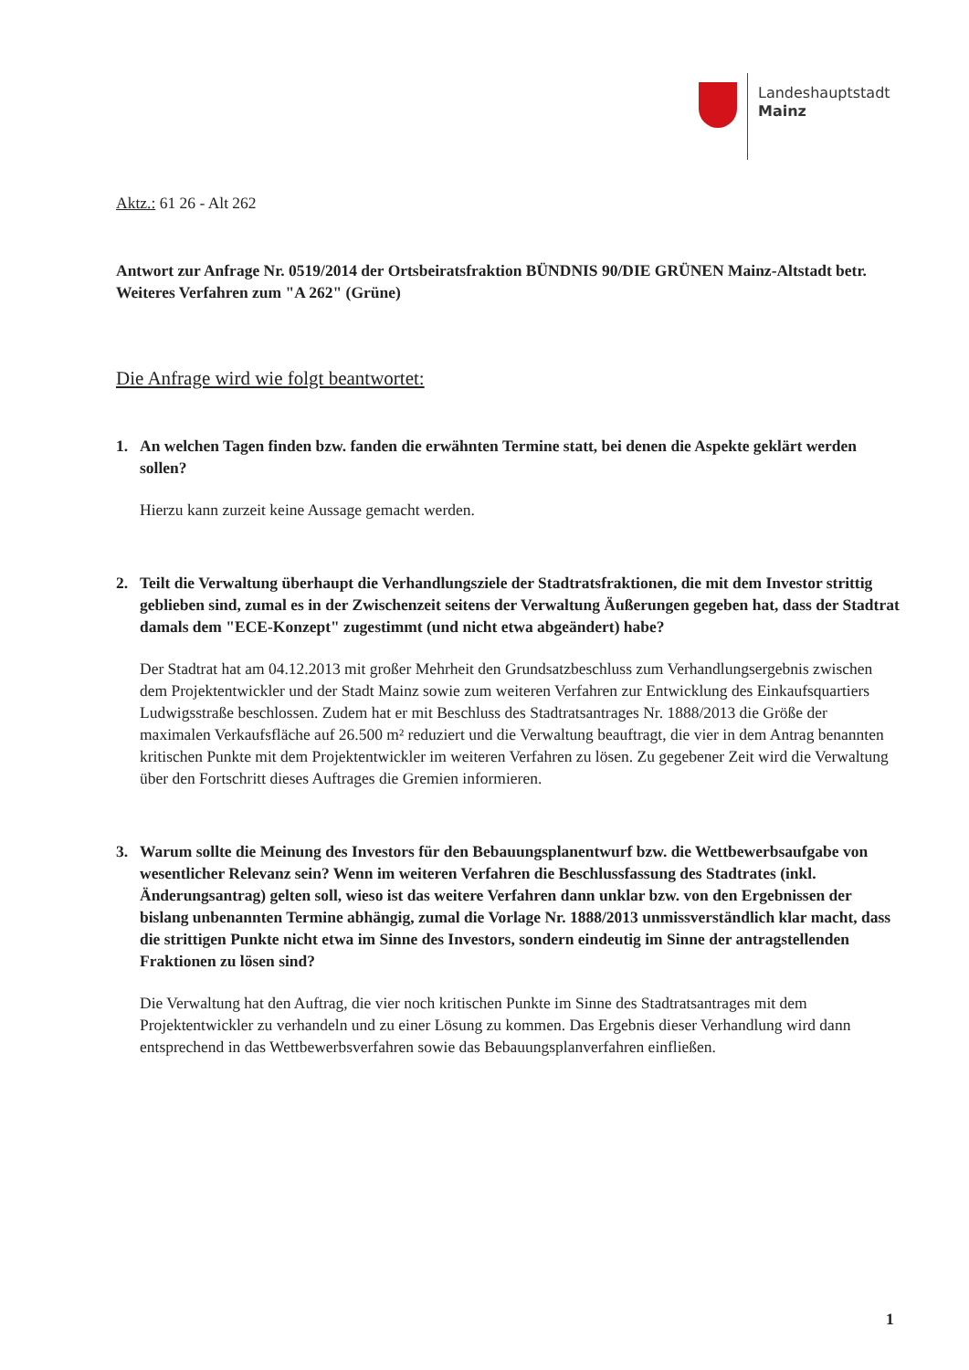Landeshauptstadt
Mainz
Aktz.: 61 26 - Alt 262
Antwort zur Anfrage Nr. 0519/2014 der Ortsbeiratsfraktion BÜNDNIS 90/DIE GRÜNEN Mainz-Altstadt betr. Weiteres Verfahren zum "A 262" (Grüne)
Die Anfrage wird wie folgt beantwortet:
1. An welchen Tagen finden bzw. fanden die erwähnten Termine statt, bei denen die Aspekte geklärt werden sollen?
Hierzu kann zurzeit keine Aussage gemacht werden.
2. Teilt die Verwaltung überhaupt die Verhandlungsziele der Stadtratsfraktionen, die mit dem Investor strittig geblieben sind, zumal es in der Zwischenzeit seitens der Verwaltung Äußerungen gegeben hat, dass der Stadtrat damals dem "ECE-Konzept" zugestimmt (und nicht etwa abgeändert) habe?
Der Stadtrat hat am 04.12.2013 mit großer Mehrheit den Grundsatzbeschluss zum Verhandlungsergebnis zwischen dem Projektentwickler und der Stadt Mainz sowie zum weiteren Verfahren zur Entwicklung des Einkaufsquartiers Ludwigsstraße beschlossen. Zudem hat er mit Beschluss des Stadtratsantrages Nr. 1888/2013 die Größe der maximalen Verkaufsfläche auf 26.500 m² reduziert und die Verwaltung beauftragt, die vier in dem Antrag benannten kritischen Punkte mit dem Projektentwickler im weiteren Verfahren zu lösen. Zu gegebener Zeit wird die Verwaltung über den Fortschritt dieses Auftrages die Gremien informieren.
3. Warum sollte die Meinung des Investors für den Bebauungsplanentwurf bzw. die Wettbewerbsaufgabe von wesentlicher Relevanz sein? Wenn im weiteren Verfahren die Beschlussfassung des Stadtrates (inkl. Änderungsantrag) gelten soll, wieso ist das weitere Verfahren dann unklar bzw. von den Ergebnissen der bislang unbenannten Termine abhängig, zumal die Vorlage Nr. 1888/2013 unmissverständlich klar macht, dass die strittigen Punkte nicht etwa im Sinne des Investors, sondern eindeutig im Sinne der antragstellenden Fraktionen zu lösen sind?
Die Verwaltung hat den Auftrag, die vier noch kritischen Punkte im Sinne des Stadtratsantrages mit dem Projektentwickler zu verhandeln und zu einer Lösung zu kommen. Das Ergebnis dieser Verhandlung wird dann entsprechend in das Wettbewerbsverfahren sowie das Bebauungsplanverfahren einfließen.
1